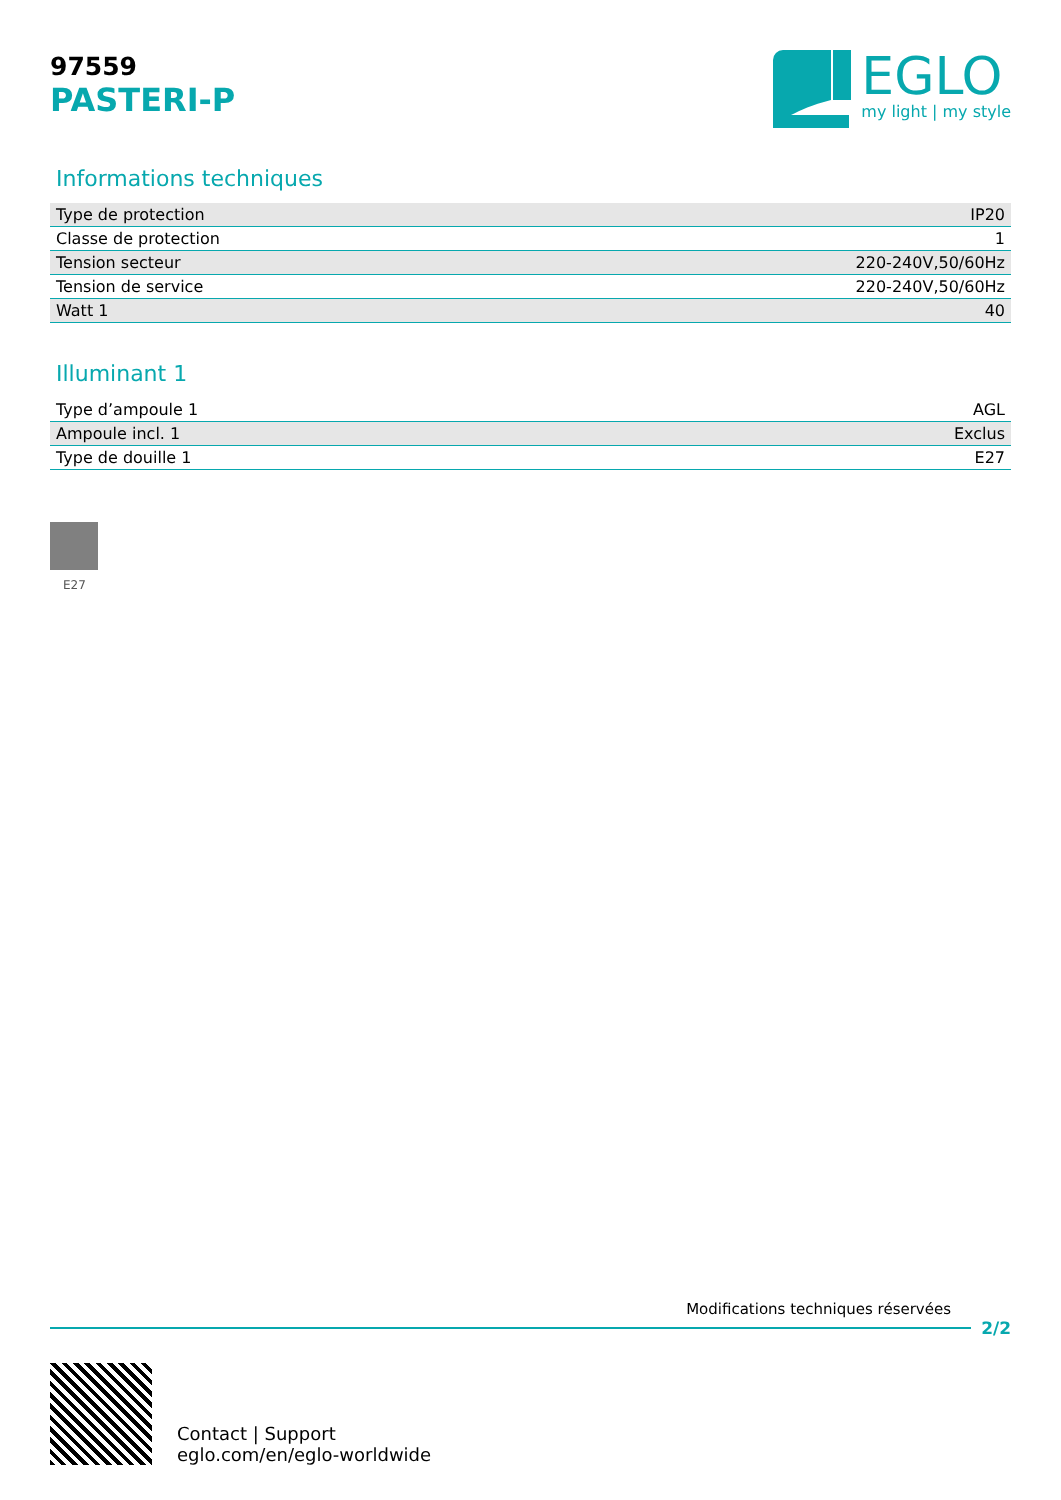97559
PASTERI-P
EGLO
my light | my style
Informations techniques
| Type de protection | IP20 |
| Classe de protection | 1 |
| Tension secteur | 220-240V,50/60Hz |
| Tension de service | 220-240V,50/60Hz |
| Watt 1 | 40 |
Illuminant 1
| Type d’ampoule 1 | AGL |
| Ampoule incl. 1 | Exclus |
| Type de douille 1 | E27 |
E27
Modifications techniques réservées
2/2
Contact | Support
eglo.com/en/eglo-worldwide